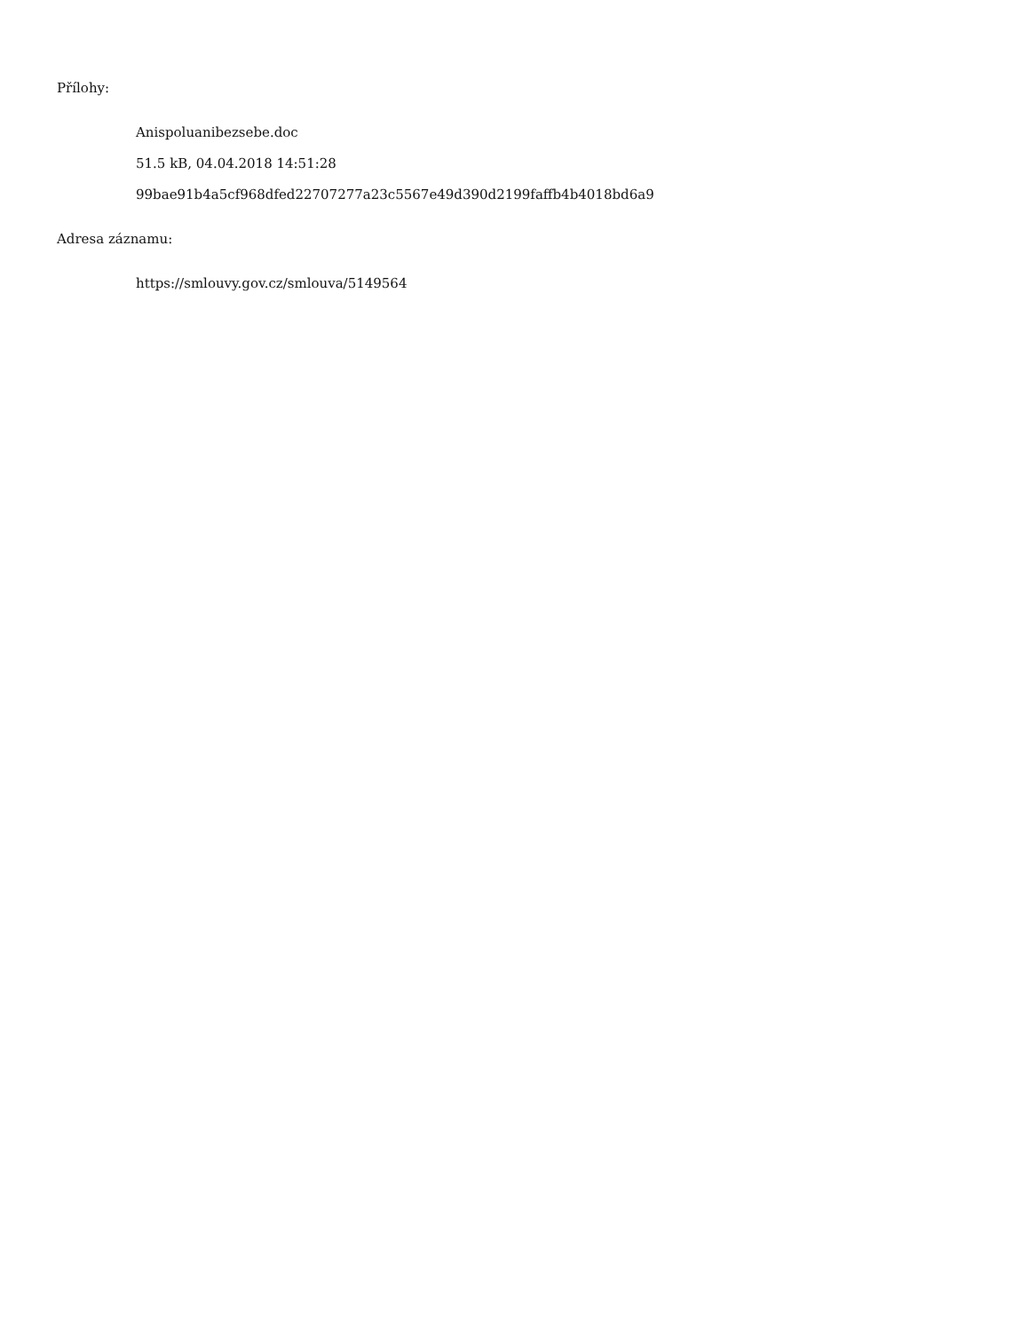Přílohy:
Anispoluanibezsebe.doc
51.5 kB, 04.04.2018 14:51:28
99bae91b4a5cf968dfed22707277a23c5567e49d390d2199faffb4b4018bd6a9
Adresa záznamu:
https://smlouvy.gov.cz/smlouva/5149564